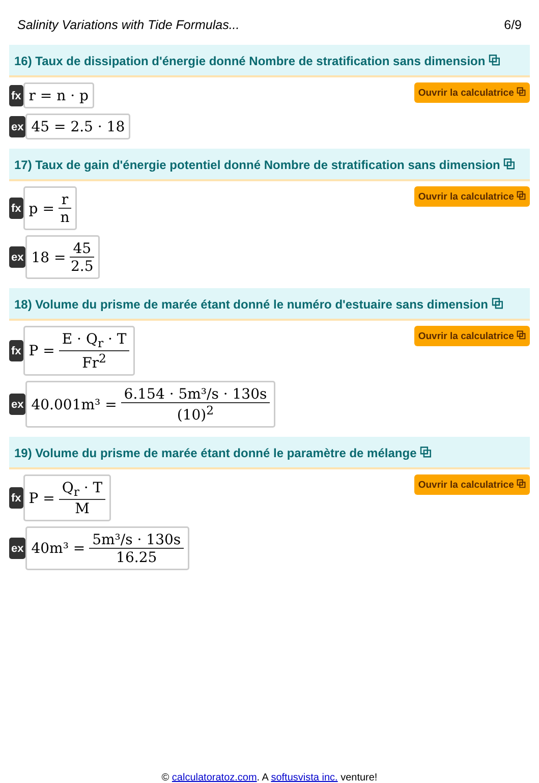Salinity Variations with Tide Formulas... 6/9
16) Taux de dissipation d'énergie donné Nombre de stratification sans dimension ⧉
fx
r = n · p
Ouvrir la calculatrice ⧉
ex
45 = 2.5 · 18
17) Taux de gain d'énergie potentiel donné Nombre de stratification sans dimension ⧉
fx
p = r n
Ouvrir la calculatrice ⧉
ex
18 = 45 2.5
18) Volume du prisme de marée étant donné le numéro d'estuaire sans dimension ⧉
fx
P = E · Q<sub>r</sub> · T Fr<sup>2</sup>
Ouvrir la calculatrice ⧉
ex
40.001m³ = 6.154 · 5m³/s · 130s (10)<sup>2</sup>
19) Volume du prisme de marée étant donné le paramètre de mélange ⧉
fx
P = Q<sub>r</sub> · T M
Ouvrir la calculatrice ⧉
ex
40m³ = 5m³/s · 130s 16.25
© calculatoratoz.com. A softusvista inc. venture!